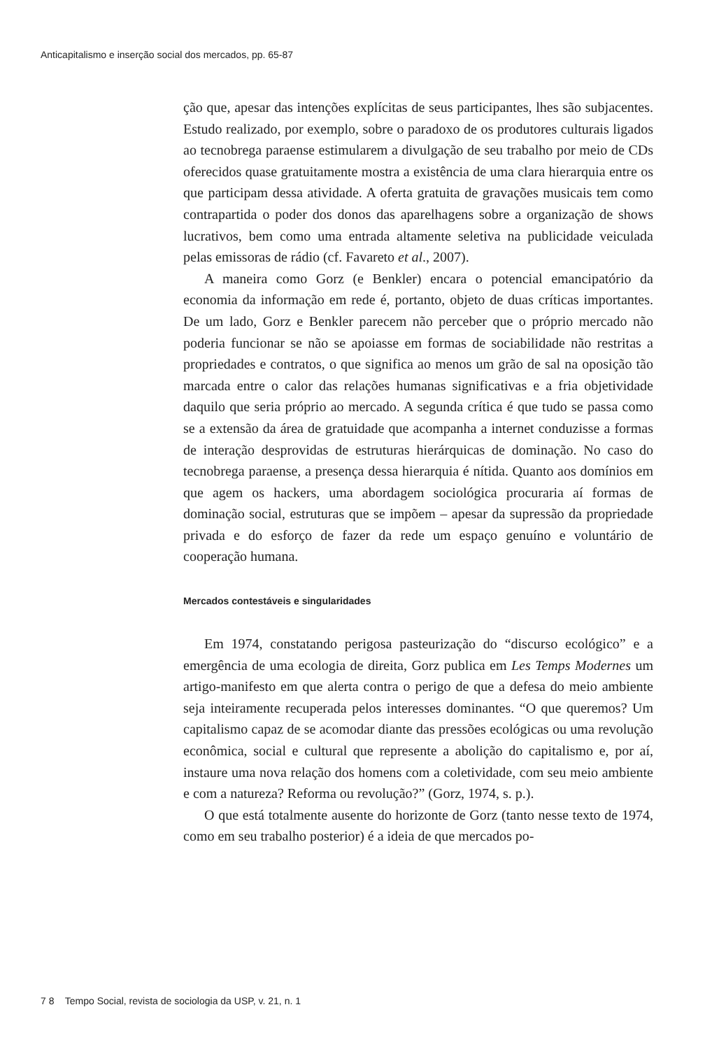Anticapitalismo e inserção social dos mercados, pp. 65-87
ção que, apesar das intenções explícitas de seus participantes, lhes são subjacentes. Estudo realizado, por exemplo, sobre o paradoxo de os produtores culturais ligados ao tecnobrega paraense estimularem a divulgação de seu trabalho por meio de CDs oferecidos quase gratuitamente mostra a existência de uma clara hierarquia entre os que participam dessa atividade. A oferta gratuita de gravações musicais tem como contrapartida o poder dos donos das aparelhagens sobre a organização de shows lucrativos, bem como uma entrada altamente seletiva na publicidade veiculada pelas emissoras de rádio (cf. Favareto et al., 2007).
A maneira como Gorz (e Benkler) encara o potencial emancipatório da economia da informação em rede é, portanto, objeto de duas críticas importantes. De um lado, Gorz e Benkler parecem não perceber que o próprio mercado não poderia funcionar se não se apoiasse em formas de sociabilidade não restritas a propriedades e contratos, o que significa ao menos um grão de sal na oposição tão marcada entre o calor das relações humanas significativas e a fria objetividade daquilo que seria próprio ao mercado. A segunda crítica é que tudo se passa como se a extensão da área de gratuidade que acompanha a internet conduzisse a formas de interação desprovidas de estruturas hierárquicas de dominação. No caso do tecnobrega paraense, a presença dessa hierarquia é nítida. Quanto aos domínios em que agem os hackers, uma abordagem sociológica procuraria aí formas de dominação social, estruturas que se impõem – apesar da supressão da propriedade privada e do esforço de fazer da rede um espaço genuíno e voluntário de cooperação humana.
Mercados contestáveis e singularidades
Em 1974, constatando perigosa pasteurização do “discurso ecológico” e a emergência de uma ecologia de direita, Gorz publica em Les Temps Modernes um artigo-manifesto em que alerta contra o perigo de que a defesa do meio ambiente seja inteiramente recuperada pelos interesses dominantes. “O que queremos? Um capitalismo capaz de se acomodar diante das pressões ecológicas ou uma revolução econômica, social e cultural que represente a abolição do capitalismo e, por aí, instaure uma nova relação dos homens com a coletividade, com seu meio ambiente e com a natureza? Reforma ou revolução?” (Gorz, 1974, s. p.).
O que está totalmente ausente do horizonte de Gorz (tanto nesse texto de 1974, como em seu trabalho posterior) é a ideia de que mercados po-
7 8 Tempo Social, revista de sociologia da USP, v. 21, n. 1